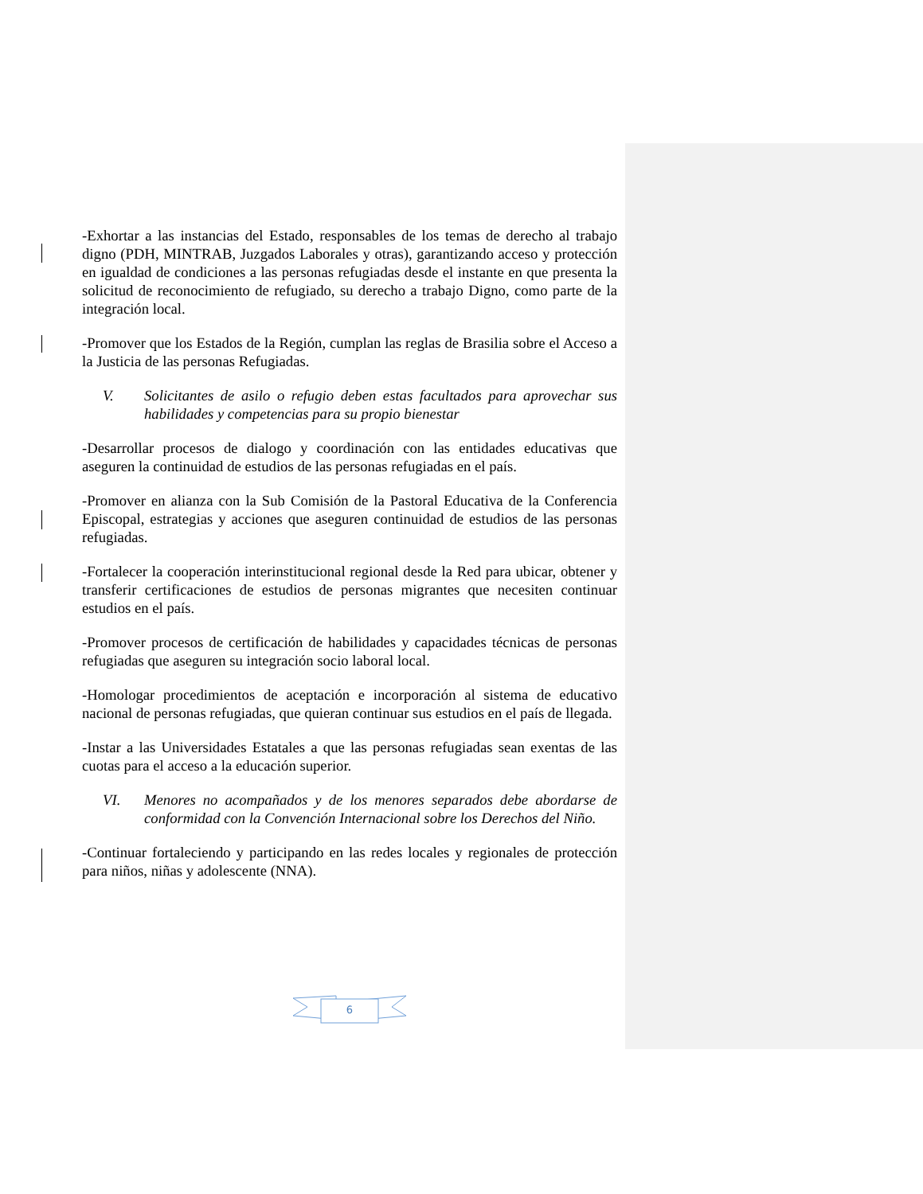-Exhortar a las instancias del Estado, responsables de los temas de derecho al trabajo digno (PDH, MINTRAB, Juzgados Laborales y otras), garantizando acceso y protección en igualdad de condiciones a las personas refugiadas desde el instante en que presenta la solicitud de reconocimiento de refugiado, su derecho a trabajo Digno, como parte de la integración local.
-Promover que los Estados de la Región, cumplan las reglas de Brasilia sobre el Acceso a la Justicia de las personas Refugiadas.
V. Solicitantes de asilo o refugio deben estas facultados para aprovechar sus habilidades y competencias para su propio bienestar
-Desarrollar procesos de dialogo y coordinación con las entidades educativas que aseguren la continuidad de estudios de las personas refugiadas en el país.
-Promover en alianza con la Sub Comisión de la Pastoral Educativa de la Conferencia Episcopal, estrategias y acciones que aseguren continuidad de estudios de las personas refugiadas.
-Fortalecer la cooperación interinstitucional regional desde la Red para ubicar, obtener y transferir certificaciones de estudios de personas migrantes que necesiten continuar estudios en el país.
-Promover procesos de certificación de habilidades y capacidades técnicas de personas refugiadas que aseguren su integración socio laboral local.
-Homologar procedimientos de aceptación e incorporación al sistema de educativo nacional de personas refugiadas, que quieran continuar sus estudios en el país de llegada.
-Instar a las Universidades Estatales a que las personas refugiadas sean exentas de las cuotas para el acceso a la educación superior.
VI. Menores no acompañados y de los menores separados debe abordarse de conformidad con la Convención Internacional sobre los Derechos del Niño.
-Continuar fortaleciendo y participando en las redes locales y regionales de protección para niños, niñas y adolescente (NNA).
6